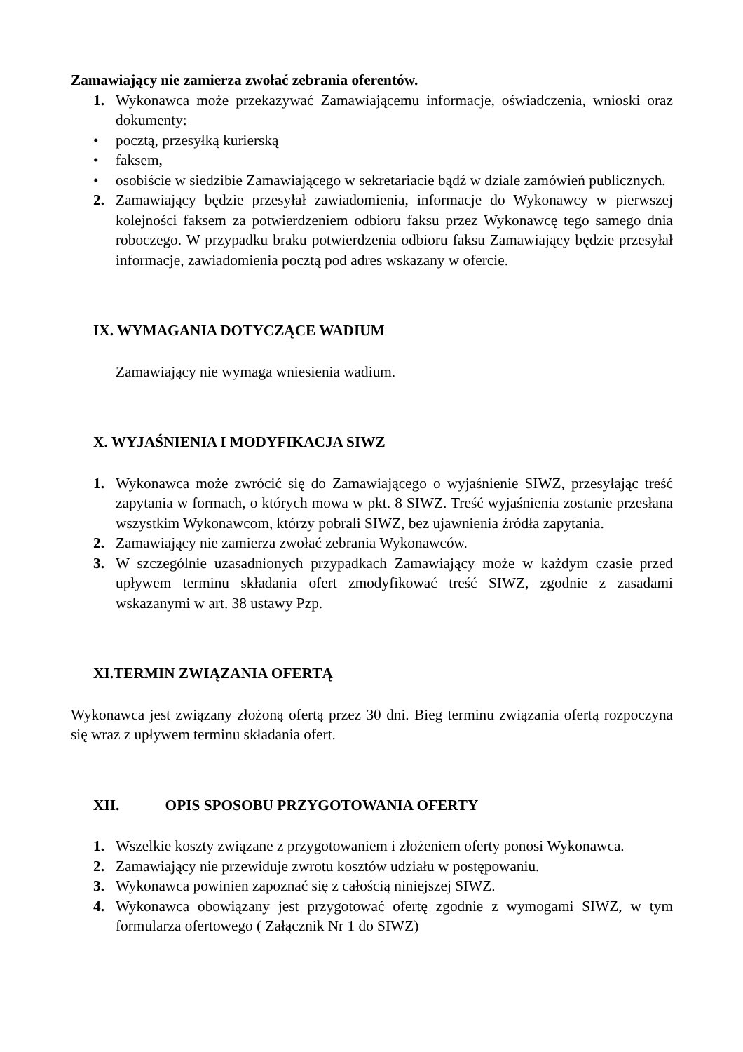Zamawiający nie zamierza zwołać zebrania oferentów.
1. Wykonawca może przekazywać Zamawiającemu informacje, oświadczenia, wnioski oraz dokumenty:
• pocztą, przesyłką kurierską
• faksem,
• osobiście w siedzibie Zamawiającego w sekretariacie bądź w dziale zamówień publicznych.
2. Zamawiający będzie przesyłał zawiadomienia, informacje do Wykonawcy w pierwszej kolejności faksem za potwierdzeniem odbioru faksu przez Wykonawcę tego samego dnia roboczego. W przypadku braku potwierdzenia odbioru faksu Zamawiający będzie przesyłał informacje, zawiadomienia pocztą pod adres wskazany w ofercie.
IX. WYMAGANIA DOTYCZĄCE WADIUM
Zamawiający nie wymaga wniesienia wadium.
X. WYJAŚNIENIA I MODYFIKACJA SIWZ
1. Wykonawca może zwrócić się do Zamawiającego o wyjaśnienie SIWZ, przesyłając treść zapytania w formach, o których mowa w pkt. 8 SIWZ. Treść wyjaśnienia zostanie przesłana wszystkim Wykonawcom, którzy pobrali SIWZ, bez ujawnienia źródła zapytania.
2. Zamawiający nie zamierza zwołać zebrania Wykonawców.
3. W szczególnie uzasadnionych przypadkach Zamawiający może w każdym czasie przed upływem terminu składania ofert zmodyfikować treść SIWZ, zgodnie z zasadami wskazanymi w art. 38 ustawy Pzp.
XI.TERMIN ZWIĄZANIA OFERTĄ
Wykonawca jest związany złożoną ofertą przez 30 dni. Bieg terminu związania ofertą rozpoczyna się wraz z upływem terminu składania ofert.
XII. OPIS SPOSOBU PRZYGOTOWANIA OFERTY
1. Wszelkie koszty związane z przygotowaniem i złożeniem oferty ponosi Wykonawca.
2. Zamawiający nie przewiduje zwrotu kosztów udziału w postępowaniu.
3. Wykonawca powinien zapoznać się z całością niniejszej SIWZ.
4. Wykonawca obowiązany jest przygotować ofertę zgodnie z wymogami SIWZ, w tym formularza ofertowego ( Załącznik Nr 1 do SIWZ)